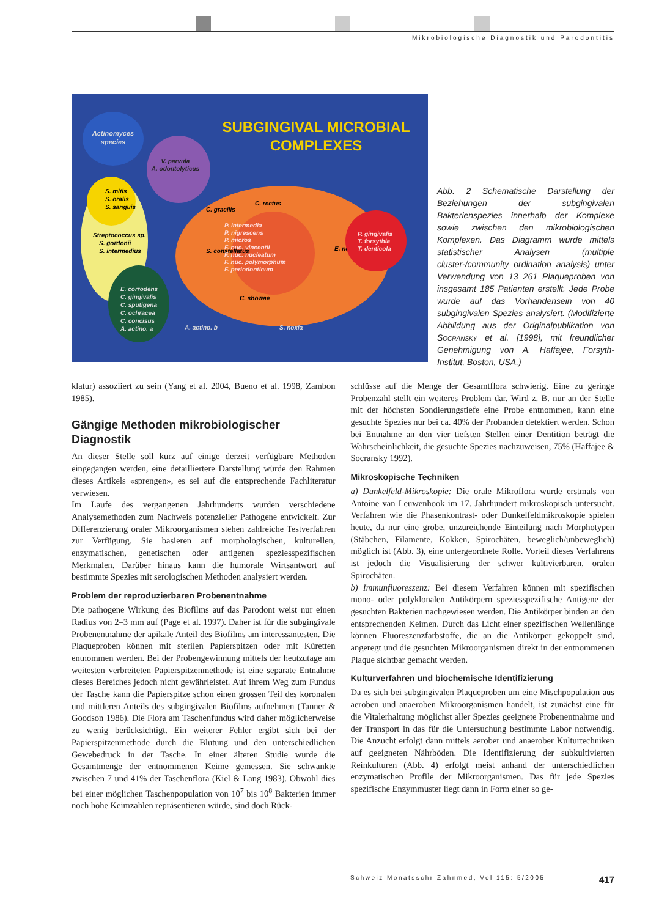Mikrobiologische Diagnostik und Parodontitis
SUBGINGIVAL MICROBIAL
COMPLEXES
Actinomyces
species
V. parvula
A. odontolyticus
S. mitis
S. oralis
S. sanguis
Streptococcus sp.
S. gordonii
S. intermedius
S. constellatus
C. gracilis
C. rectus
E. nodatum
C. showae
P. intermedia
P. nigrescens
P. micros
F. nuc. vincentii
F. nuc. nucleatum
F. nuc. polymorphum
F. periodonticum
P. gingivalis
T. forsythia
T. denticola
E. corrodens
C. gingivalis
C. sputigena
C. ochracea
C. concisus
A. actino. a
A. actino. b
S. noxia
Abb. 2 Schematische Darstellung der Beziehungen der subgingivalen Bakterienspezies innerhalb der Komplexe sowie zwischen den mikrobiologischen Komplexen. Das Diagramm wurde mittels statistischer Analysen (multiple cluster-/community ordination analysis) unter Verwendung von 13 261 Plaqueproben von insgesamt 185 Patienten erstellt. Jede Probe wurde auf das Vorhandensein von 40 subgingivalen Spezies analysiert. (Modifizierte Abbildung aus der Originalpublikation von Socransky et al. [1998], mit freundlicher Genehmigung von A. Haffajee, Forsyth-Institut, Boston, USA.)
klatur) assoziiert zu sein (Yang et al. 2004, Bueno et al. 1998, Zambon 1985).
Gängige Methoden mikrobiologischer Diagnostik
An dieser Stelle soll kurz auf einige derzeit verfügbare Methoden eingegangen werden, eine detailliertere Darstellung würde den Rahmen dieses Artikels «sprengen», es sei auf die entsprechende Fachliteratur verwiesen.
Im Laufe des vergangenen Jahrhunderts wurden verschiedene Analysemethoden zum Nachweis potenzieller Pathogene entwickelt. Zur Differenzierung oraler Mikroorganismen stehen zahlreiche Testverfahren zur Verfügung. Sie basieren auf morphologischen, kulturellen, enzymatischen, genetischen oder antigenen speziesspezifischen Merkmalen. Darüber hinaus kann die humorale Wirtsantwort auf bestimmte Spezies mit serologischen Methoden analysiert werden.
Problem der reproduzierbaren Probenentnahme
Die pathogene Wirkung des Biofilms auf das Parodont weist nur einen Radius von 2–3 mm auf (Page et al. 1997). Daher ist für die subgingivale Probenentnahme der apikale Anteil des Biofilms am interessantesten. Die Plaqueproben können mit sterilen Papierspitzen oder mit Küretten entnommen werden. Bei der Probengewinnung mittels der heutzutage am weitesten verbreiteten Papierspitzenmethode ist eine separate Entnahme dieses Bereiches jedoch nicht gewährleistet. Auf ihrem Weg zum Fundus der Tasche kann die Papierspitze schon einen grossen Teil des koronalen und mittleren Anteils des subgingivalen Biofilms aufnehmen (Tanner & Goodson 1986). Die Flora am Taschenfundus wird daher möglicherweise zu wenig berücksichtigt. Ein weiterer Fehler ergibt sich bei der Papierspitzenmethode durch die Blutung und den unterschiedlichen Gewebedruck in der Tasche. In einer älteren Studie wurde die Gesamtmenge der entnommenen Keime gemessen. Sie schwankte zwischen 7 und 41% der Taschenflora (Kiel & Lang 1983). Obwohl dies bei einer möglichen Taschenpopulation von 10<sup>7</sup> bis 10<sup>8</sup> Bakterien immer noch hohe Keimzahlen repräsentieren würde, sind doch Rück-
schlüsse auf die Menge der Gesamtflora schwierig. Eine zu geringe Probenzahl stellt ein weiteres Problem dar. Wird z. B. nur an der Stelle mit der höchsten Sondierungstiefe eine Probe entnommen, kann eine gesuchte Spezies nur bei ca. 40% der Probanden detektiert werden. Schon bei Entnahme an den vier tiefsten Stellen einer Dentition beträgt die Wahrscheinlichkeit, die gesuchte Spezies nachzuweisen, 75% (Haffajee & Socransky 1992).
Mikroskopische Techniken
a) Dunkelfeld-Mikroskopie: Die orale Mikroflora wurde erstmals von Antoine van Leuwenhook im 17. Jahrhundert mikroskopisch untersucht. Verfahren wie die Phasenkontrast- oder Dunkelfeldmikroskopie spielen heute, da nur eine grobe, unzureichende Einteilung nach Morphotypen (Stäbchen, Filamente, Kokken, Spirochäten, beweglich/unbeweglich) möglich ist (Abb. 3), eine untergeordnete Rolle. Vorteil dieses Verfahrens ist jedoch die Visualisierung der schwer kultivierbaren, oralen Spirochäten.
b) Immunfluoreszenz: Bei diesem Verfahren können mit spezifischen mono- oder polyklonalen Antikörpern speziesspezifische Antigene der gesuchten Bakterien nachgewiesen werden. Die Antikörper binden an den entsprechenden Keimen. Durch das Licht einer spezifischen Wellenlänge können Fluoreszenzfarbstoffe, die an die Antikörper gekoppelt sind, angeregt und die gesuchten Mikroorganismen direkt in der entnommenen Plaque sichtbar gemacht werden.
Kulturverfahren und biochemische Identifizierung
Da es sich bei subgingivalen Plaqueproben um eine Mischpopulation aus aeroben und anaeroben Mikroorganismen handelt, ist zunächst eine für die Vitalerhaltung möglichst aller Spezies geeignete Probenentnahme und der Transport in das für die Untersuchung bestimmte Labor notwendig. Die Anzucht erfolgt dann mittels aerober und anaerober Kulturtechniken auf geeigneten Nährböden. Die Identifizierung der subkultivierten Reinkulturen (Abb. 4) erfolgt meist anhand der unterschiedlichen enzymatischen Profile der Mikroorganismen. Das für jede Spezies spezifische Enzymmuster liegt dann in Form einer so ge-
Schweiz Monatsschr Zahnmed, Vol 115: 5/2005 417